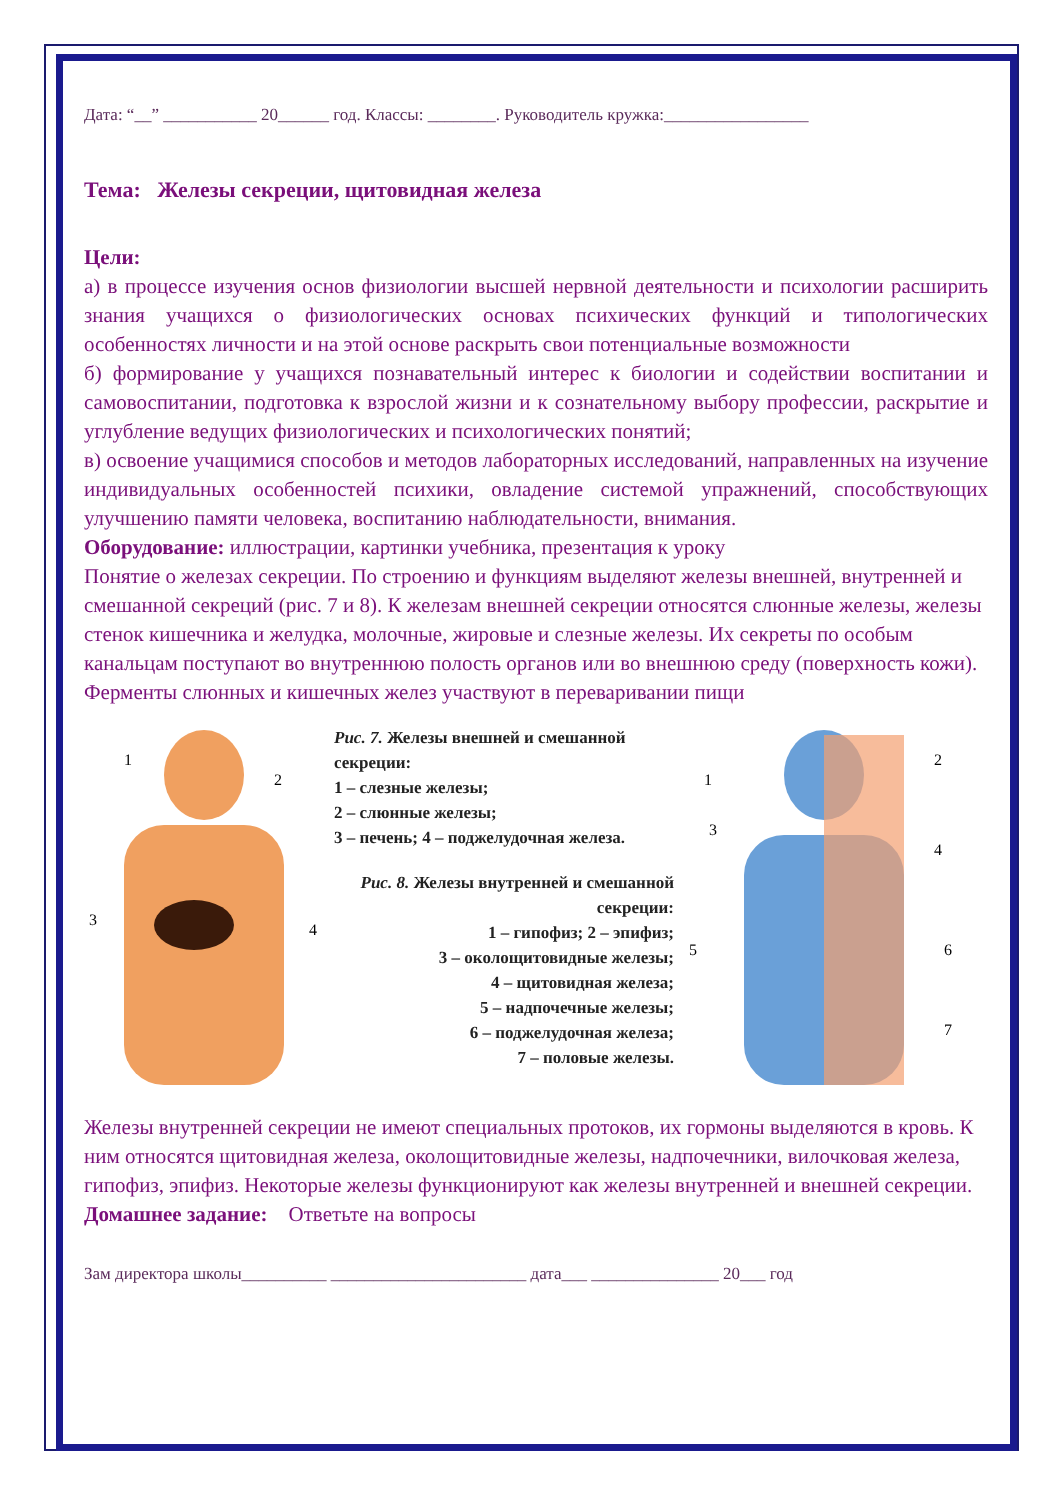Дата: “__” ___________ 20______ год. Классы: ________. Руководитель кружка:_________________
Тема: Железы секреции, щитовидная железа
Цели:
а) в процессе изучения основ физиологии высшей нервной деятельности и психологии расширить знания учащихся о физиологических основах психических функций и типологических особенностях личности и на этой основе раскрыть свои потенциальные возможности
б) формирование у учащихся познавательный интерес к биологии и содействии воспитании и самовоспитании, подготовка к взрослой жизни и к сознательному выбору профессии, раскрытие и углубление ведущих физиологических и психологических понятий;
в) освоение учащимися способов и методов лабораторных исследований, направленных на изучение индивидуальных особенностей психики, овладение системой упражнений, способствующих улучшению памяти человека, воспитанию наблюдательности, внимания.
Оборудование: иллюстрации, картинки учебника, презентация к уроку
Понятие о железах секреции. По строению и функциям выделяют железы внешней, внутренней и смешанной секреций (рис. 7 и 8). К железам внешней секреции относятся слюнные железы, железы стенок кишечника и желудка, молочные, жировые и слезные железы. Их секреты по особым канальцам поступают во внутреннюю полость органов или во внешнюю среду (поверхность кожи). Ферменты слюнных и кишечных желез участвуют в переваривании пищи
1
2
3
4
Рис. 7. Железы внешней и смешанной секреции:
1 – слезные железы;
2 – слюнные железы;
3 – печень; 4 – поджелудочная железа.
Рис. 8. Железы внутренней и смешанной секреции:
1 – гипофиз; 2 – эпифиз;
3 – околощитовидные железы;
4 – щитовидная железа;
5 – надпочечные железы;
6 – поджелудочная железа;
7 – половые железы.
1
2
3
4
5
6
7
Железы внутренней секреции не имеют специальных протоков, их гормоны выделяются в кровь. К ним относятся щитовидная железа, околощитовидные железы, надпочечники, вилочковая железа, гипофиз, эпифиз. Некоторые железы функционируют как железы внутренней и внешней секреции.
Домашнее задание: Ответьте на вопросы
Зам директора школы__________ _______________________ дата___ _______________ 20___ год